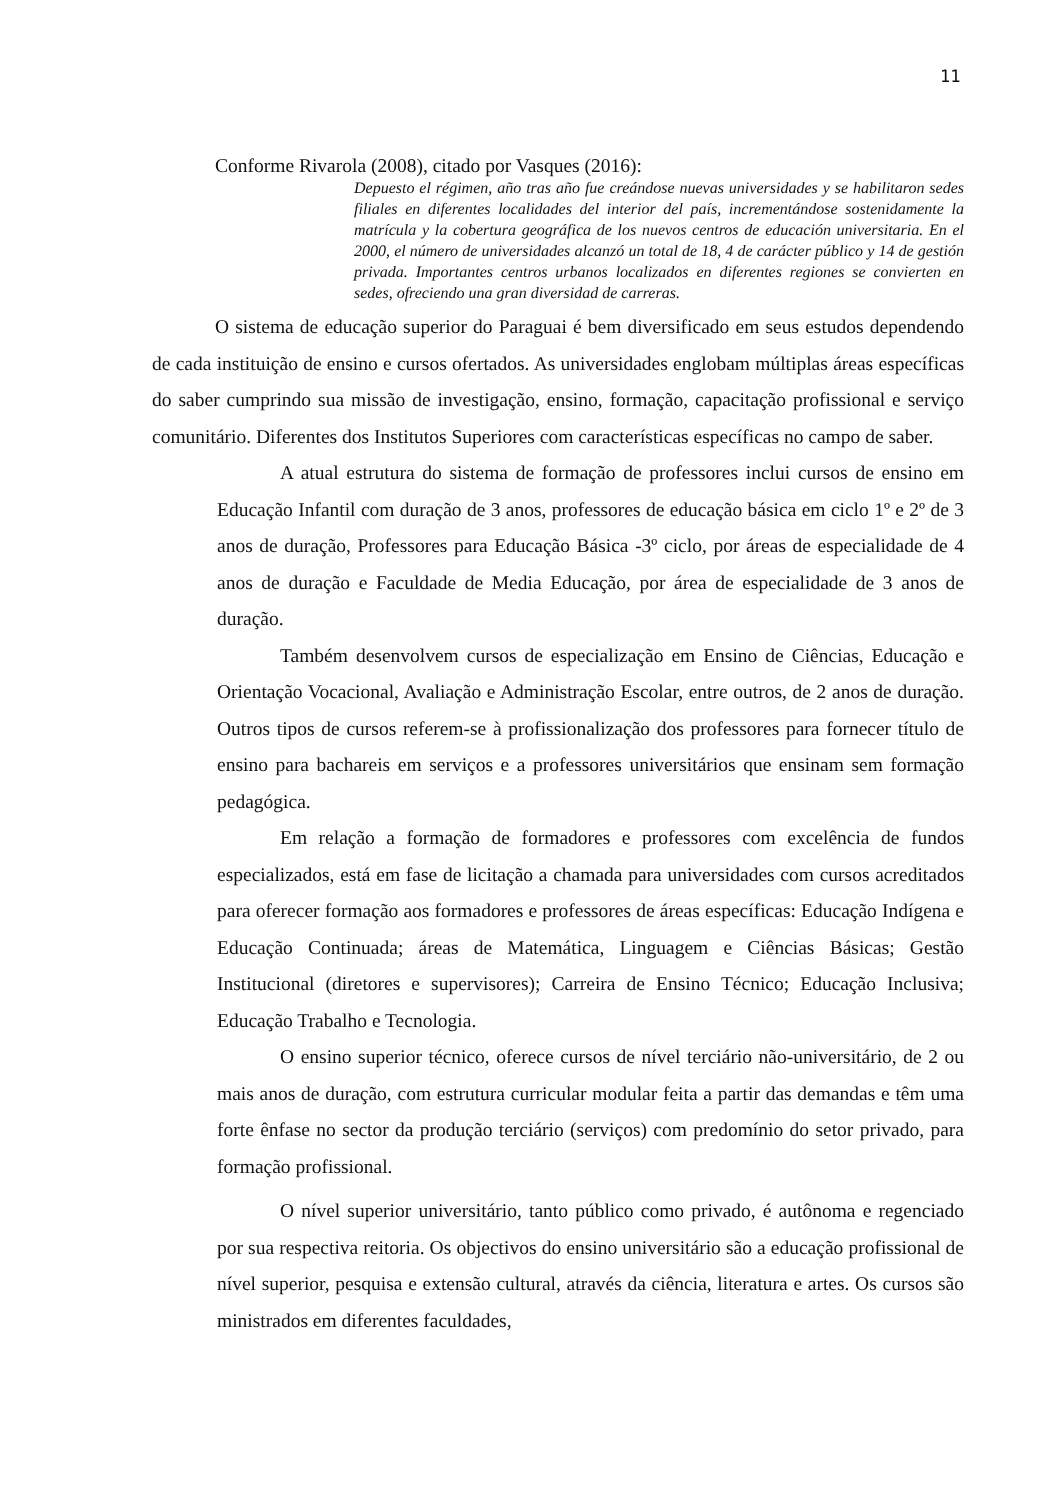11
Conforme Rivarola (2008), citado por Vasques (2016):
Depuesto el régimen, año tras año fue creándose nuevas universidades y se habilitaron sedes filiales en diferentes localidades del interior del país, incrementándose sostenidamente la matrícula y la cobertura geográfica de los nuevos centros de educación universitaria. En el 2000, el número de universidades alcanzó un total de 18, 4 de carácter público y 14 de gestión privada. Importantes centros urbanos localizados en diferentes regiones se convierten en sedes, ofreciendo una gran diversidad de carreras.
O sistema de educação superior do Paraguai é bem diversificado em seus estudos dependendo de cada instituição de ensino e cursos ofertados. As universidades englobam múltiplas áreas específicas do saber cumprindo sua missão de investigação, ensino, formação, capacitação profissional e serviço comunitário. Diferentes dos Institutos Superiores com características específicas no campo de saber.
A atual estrutura do sistema de formação de professores inclui cursos de ensino em Educação Infantil com duração de 3 anos, professores de educação básica em ciclo 1º e 2º de 3 anos de duração, Professores para Educação Básica -3º ciclo, por áreas de especialidade de 4 anos de duração e Faculdade de Media Educação, por área de especialidade de 3 anos de duração.
Também desenvolvem cursos de especialização em Ensino de Ciências, Educação e Orientação Vocacional, Avaliação e Administração Escolar, entre outros, de 2 anos de duração. Outros tipos de cursos referem-se à profissionalização dos professores para fornecer título de ensino para bachareis em serviços e a professores universitários que ensinam sem formação pedagógica.
Em relação a formação de formadores e professores com excelência de fundos especializados, está em fase de licitação a chamada para universidades com cursos acreditados para oferecer formação aos formadores e professores de áreas específicas: Educação Indígena e Educação Continuada; áreas de Matemática, Linguagem e Ciências Básicas; Gestão Institucional (diretores e supervisores); Carreira de Ensino Técnico; Educação Inclusiva; Educação Trabalho e Tecnologia.
O ensino superior técnico, oferece cursos de nível terciário não-universitário, de 2 ou mais anos de duração, com estrutura curricular modular feita a partir das demandas e têm uma forte ênfase no sector da produção terciário (serviços) com predomínio do setor privado, para formação profissional.
O nível superior universitário, tanto público como privado, é autônoma e regenciado por sua respectiva reitoria. Os objectivos do ensino universitário são a educação profissional de nível superior, pesquisa e extensão cultural, através da ciência, literatura e artes. Os cursos são ministrados em diferentes faculdades,